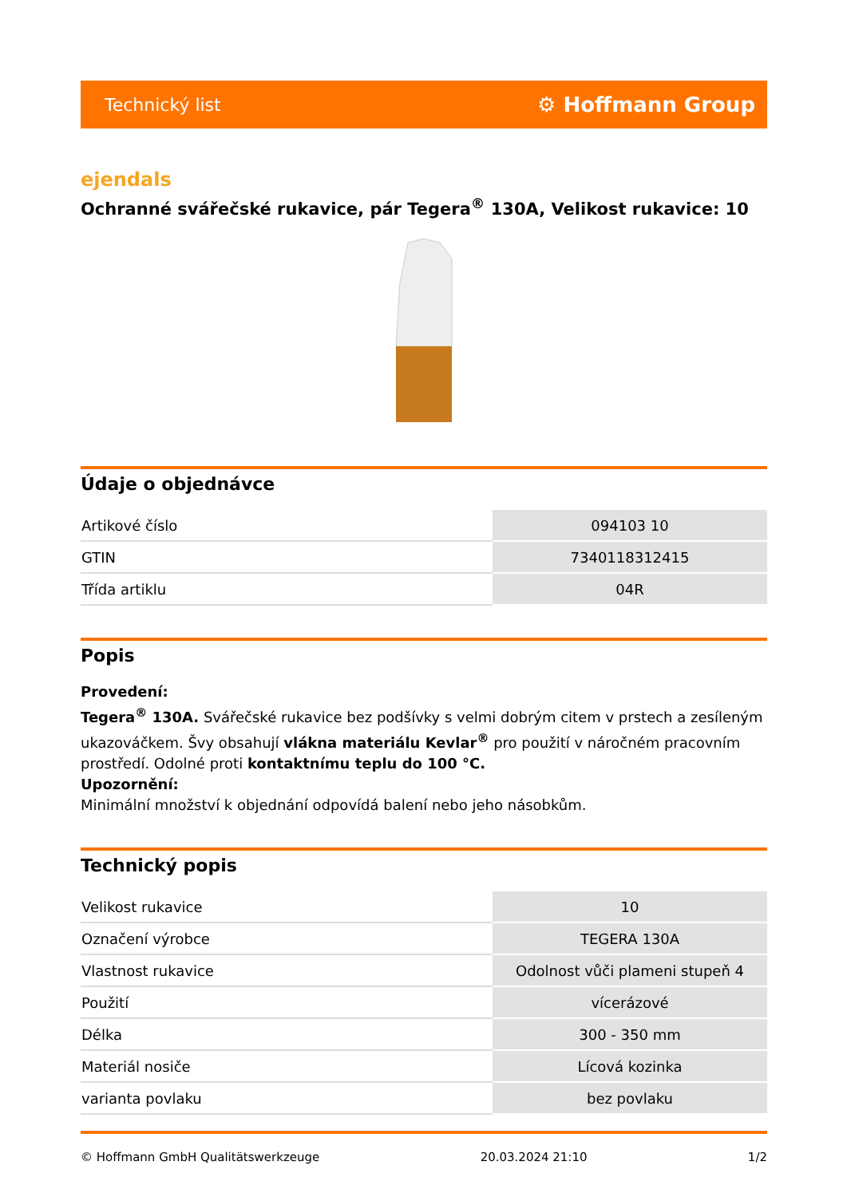Technický list ⚙ Hoffmann Group
ejendals
Ochranné svářečské rukavice, pár Tegera<sup>®</sup> 130A, Velikost rukavice: 10
Údaje o objednávce
| Artikové číslo | 094103 10 |
| GTIN | 7340118312415 |
| Třída artiklu | 04R |
Popis
Provedení:
Tegera<sup>®</sup> 130A. Svářečské rukavice bez podšívky s velmi dobrým citem v prstech a zesíleným ukazováčkem. Švy obsahují vlákna materiálu Kevlar<sup>®</sup> pro použití v náročném pracovním prostředí. Odolné proti kontaktnímu teplu do 100 °C.
Upozornění:
Minimální množství k objednání odpovídá balení nebo jeho násobkům.
Technický popis
| Velikost rukavice | 10 |
| Označení výrobce | TEGERA 130A |
| Vlastnost rukavice | Odolnost vůči plameni stupeň 4 |
| Použití | vícerázové |
| Délka | 300 - 350 mm |
| Materiál nosiče | Lícová kozinka |
| varianta povlaku | bez povlaku |
© Hoffmann GmbH Qualitätswerkzeuge 20.03.2024 21:10 1/2